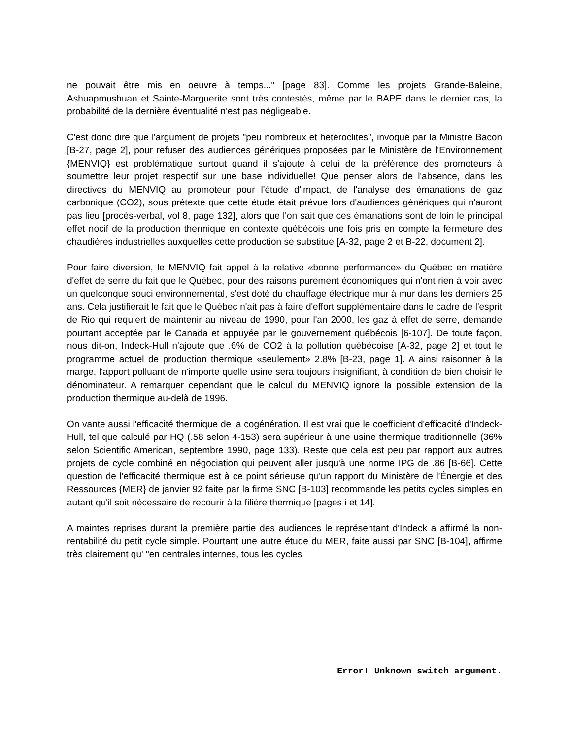ne pouvait être mis en oeuvre à temps..." [page 83]. Comme les projets Grande-Baleine, Ashuapmushuan et Sainte-Marguerite sont très contestés, même par le BAPE dans le dernier cas, la probabilité de la dernière éventualité n'est pas négligeable.
C'est donc dire que l'argument de projets "peu nombreux et hétéroclites", invoqué par la Ministre Bacon [B-27, page 2], pour refuser des audiences génériques proposées par le Ministère de l'Environnement {MENVIQ} est problématique surtout quand il s'ajoute à celui de la préférence des promoteurs à soumettre leur projet respectif sur une base individuelle! Que penser alors de l'absence, dans les directives du MENVIQ au promoteur pour l'étude d'impact, de l'analyse des émanations de gaz carbonique (CO2), sous prétexte que cette étude était prévue lors d'audiences génériques qui n'auront pas lieu [procès-verbal, vol 8, page 132], alors que l'on sait que ces émanations sont de loin le principal effet nocif de la production thermique en contexte québécois une fois pris en compte la fermeture des chaudières industrielles auxquelles cette production se substitue [A-32, page 2 et B-22, document 2].
Pour faire diversion, le MENVIQ fait appel à la relative «bonne performance» du Québec en matière d'effet de serre du fait que le Québec, pour des raisons purement économiques qui n'ont rien à voir avec un quelconque souci environnemental, s'est doté du chauffage électrique mur à mur dans les derniers 25 ans. Cela justifierait le fait que le Québec n'ait pas à faire d'effort supplémentaire dans le cadre de l'esprit de Rio qui requiert de maintenir au niveau de 1990, pour l'an 2000, les gaz à effet de serre, demande pourtant acceptée par le Canada et appuyée par le gouvernement québécois [6-107]. De toute façon, nous dit-on, Indeck-Hull n'ajoute que .6% de CO2 à la pollution québécoise [A-32, page 2] et tout le programme actuel de production thermique «seulement» 2.8% [B-23, page 1]. A ainsi raisonner à la marge, l'apport polluant de n'importe quelle usine sera toujours insignifiant, à condition de bien choisir le dénominateur. A remarquer cependant que le calcul du MENVIQ ignore la possible extension de la production thermique au-delà de 1996.
On vante aussi l'efficacité thermique de la cogénération. Il est vrai que le coefficient d'efficacité d'Indeck-Hull, tel que calculé par HQ (.58 selon 4-153) sera supérieur à une usine thermique traditionnelle (36% selon Scientific American, septembre 1990, page 133). Reste que cela est peu par rapport aux autres projets de cycle combiné en négociation qui peuvent aller jusqu'à une norme IPG de .86 [B-66]. Cette question de l'efficacité thermique est à ce point sérieuse qu'un rapport du Ministère de l'Énergie et des Ressources {MER} de janvier 92 faite par la firme SNC [B-103] recommande les petits cycles simples en autant qu'il soit nécessaire de recourir à la filière thermique [pages i et 14].
A maintes reprises durant la première partie des audiences le représentant d'Indeck a affirmé la non-rentabilité du petit cycle simple. Pourtant une autre étude du MER, faite aussi par SNC [B-104], affirme très clairement qu' "en centrales internes, tous les cycles
Error! Unknown switch argument.